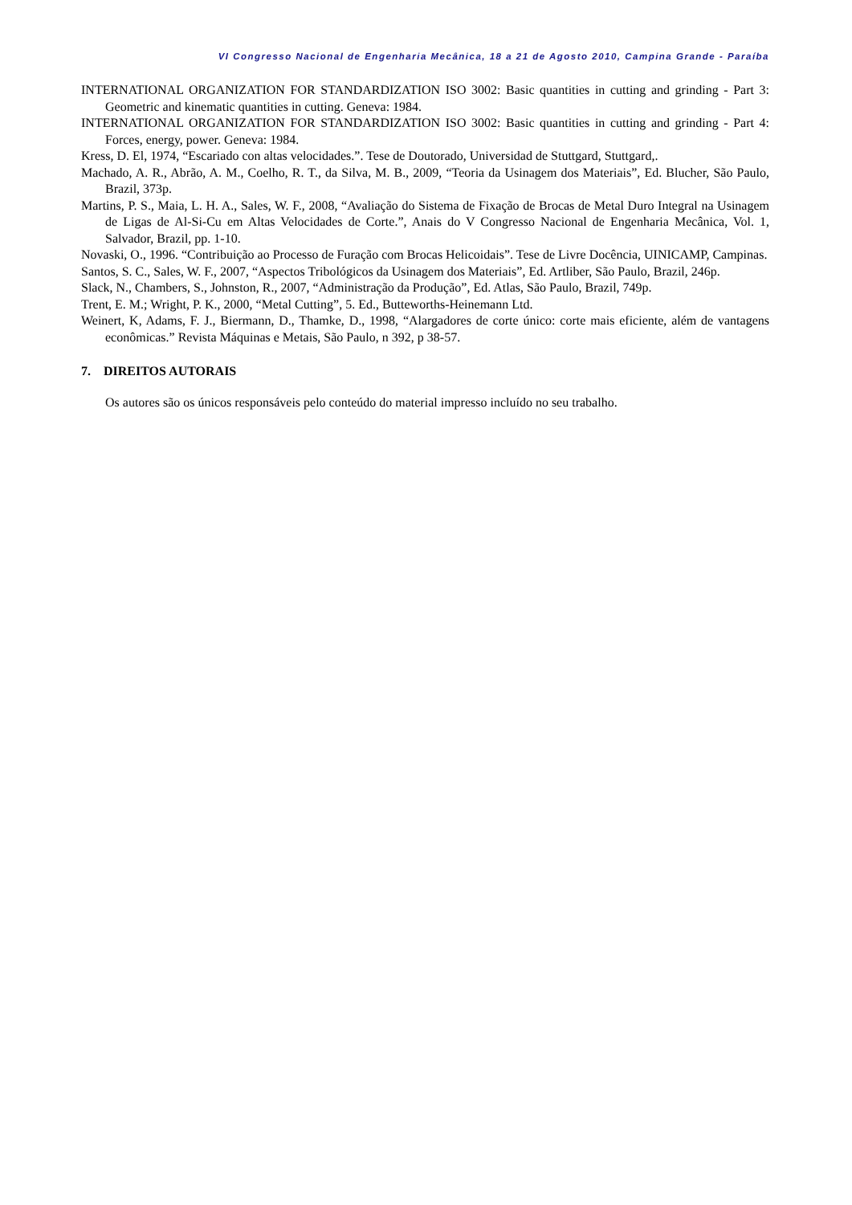VI Congresso Nacional de Engenharia Mecânica, 18 a 21 de Agosto 2010, Campina Grande - Paraíba
INTERNATIONAL ORGANIZATION FOR STANDARDIZATION ISO 3002: Basic quantities in cutting and grinding - Part 3: Geometric and kinematic quantities in cutting. Geneva: 1984.
INTERNATIONAL ORGANIZATION FOR STANDARDIZATION ISO 3002: Basic quantities in cutting and grinding - Part 4: Forces, energy, power. Geneva: 1984.
Kress, D. El, 1974, “Escariado con altas velocidades.”. Tese de Doutorado, Universidad de Stuttgard, Stuttgard,.
Machado, A. R., Abrão, A. M., Coelho, R. T., da Silva, M. B., 2009, “Teoria da Usinagem dos Materiais”, Ed. Blucher, São Paulo, Brazil, 373p.
Martins, P. S., Maia, L. H. A., Sales, W. F., 2008, “Avaliação do Sistema de Fixação de Brocas de Metal Duro Integral na Usinagem de Ligas de Al-Si-Cu em Altas Velocidades de Corte.”, Anais do V Congresso Nacional de Engenharia Mecânica, Vol. 1, Salvador, Brazil, pp. 1-10.
Novaski, O., 1996. “Contribuição ao Processo de Furação com Brocas Helicoidais”. Tese de Livre Docência, UINICAMP, Campinas.
Santos, S. C., Sales, W. F., 2007, “Aspectos Tribológicos da Usinagem dos Materiais”, Ed. Artliber, São Paulo, Brazil, 246p.
Slack, N., Chambers, S., Johnston, R., 2007, “Administração da Produção”, Ed. Atlas, São Paulo, Brazil, 749p.
Trent, E. M.; Wright, P. K., 2000, “Metal Cutting”, 5. Ed., Butteworths-Heinemann Ltd.
Weinert, K, Adams, F. J., Biermann, D., Thamke, D., 1998, “Alargadores de corte único: corte mais eficiente, além de vantagens econômicas.” Revista Máquinas e Metais, São Paulo, n 392, p 38-57.
7. DIREITOS AUTORAIS
Os autores são os únicos responsáveis pelo conteúdo do material impresso incluído no seu trabalho.